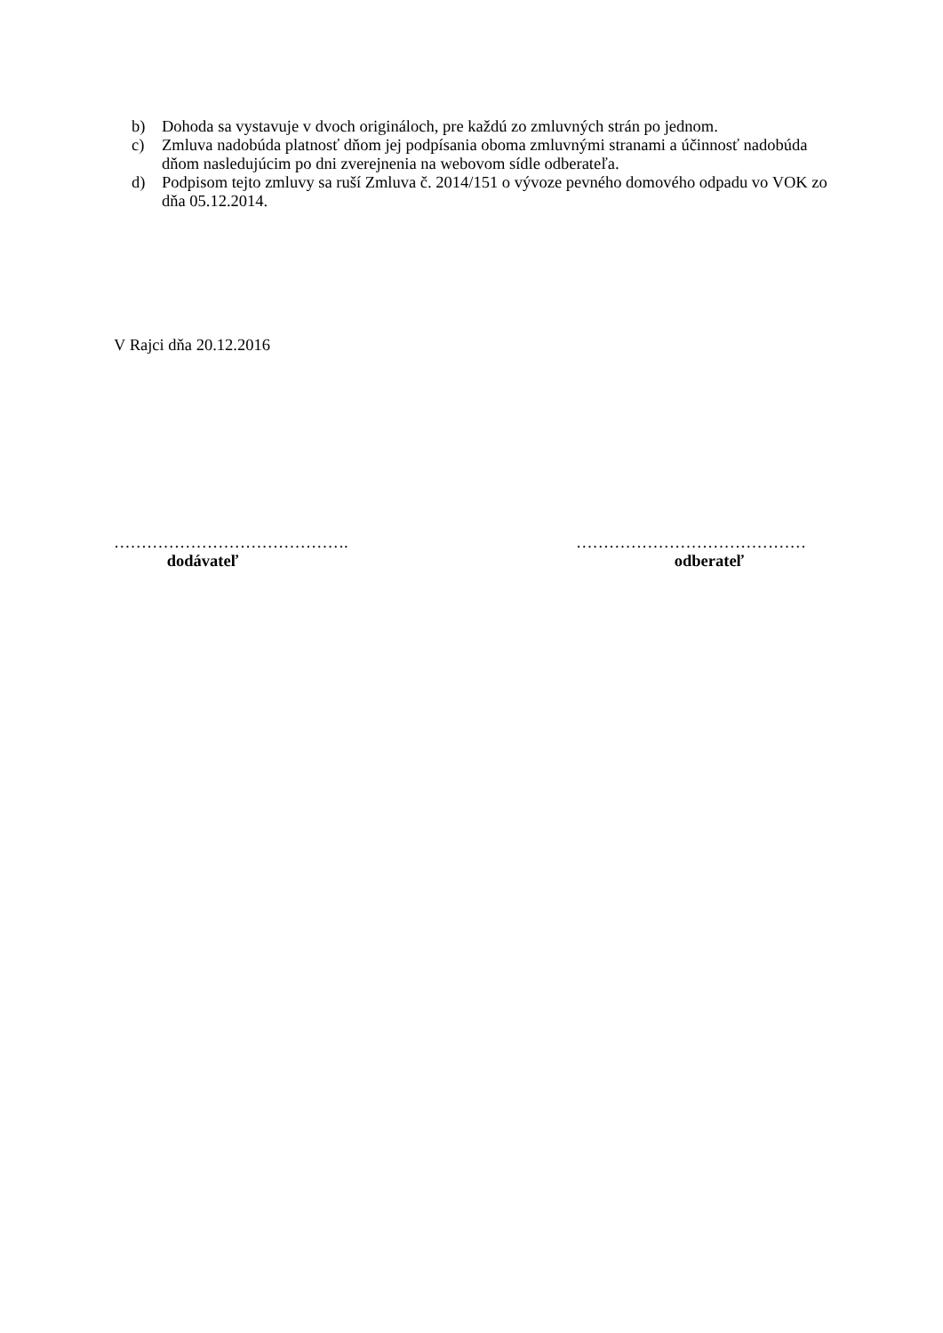b) Dohoda sa vystavuje v dvoch origináloch, pre každú zo zmluvných strán po jednom.
c) Zmluva nadobúda platnosť dňom jej podpísania oboma zmluvnými stranami a účinnosť nadobúda dňom nasledujúcim po dni zverejnenia na webovom sídle odberateľa.
d) Podpisom tejto zmluvy sa ruší Zmluva č. 2014/151 o vývoze pevného domového odpadu vo VOK zo dňa 05.12.2014.
V Rajci dňa 20.12.2016
…………………………………….
dodávateľ
……………………………………
odberateľ